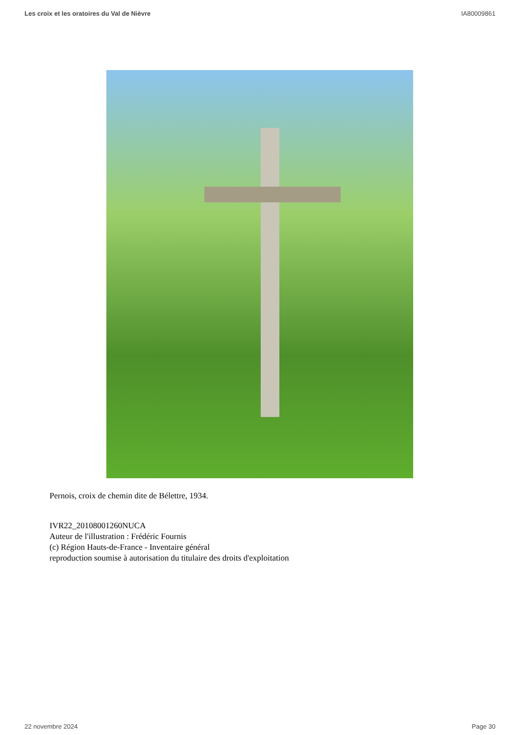Les croix et les oratoires du Val de Nièvre IA80009861
Pernois, croix de chemin dite de Bélettre, 1934.
IVR22_20108001260NUCA
Auteur de l'illustration : Frédéric Fournis
(c) Région Hauts-de-France - Inventaire général
reproduction soumise à autorisation du titulaire des droits d'exploitation
22 novembre 2024 Page 30